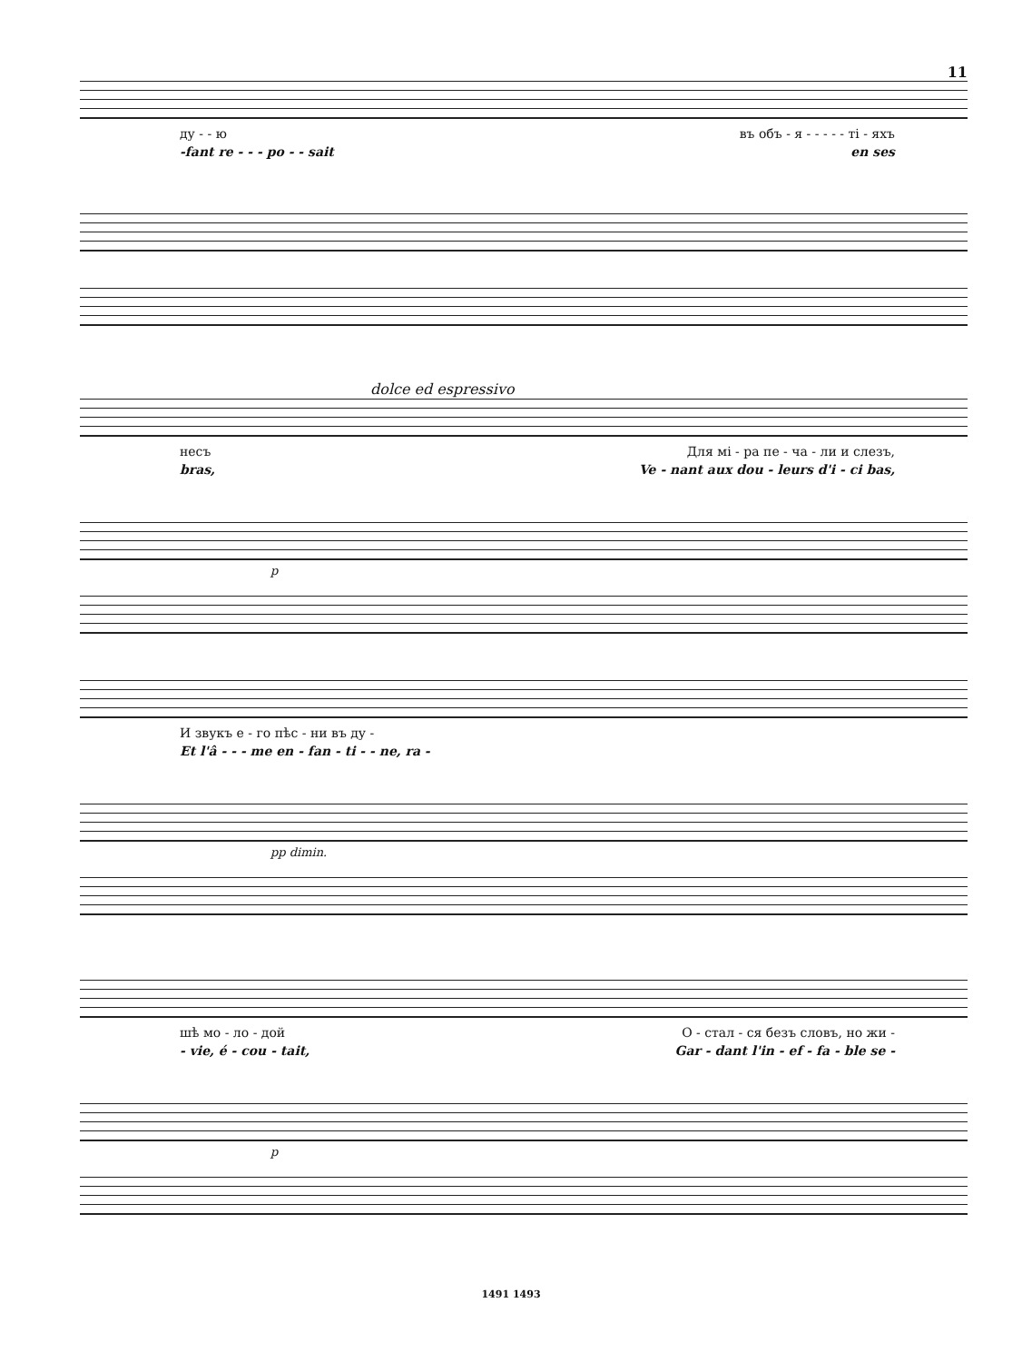11
ду - - ю въ объ - я - - - - - ті - яхъ
-fant re - - - po - - sait en ses
dolce ed espressivo
несъ Для мі - ра пе - ча - ли и слезъ,
bras, Ve - nant aux dou - leurs d'i - ci bas,
p
И звукъ е - го пѣс - ни въ ду -
Et l'â - - - me en - fan - ti - - ne, ra -
pp dimin.
шѣ мо - ло - дой О - стал - ся безъ словъ, но жи -
- vie, é - cou - tait, Gar - dant l'in - ef - fa - ble se -
p
1491 1493